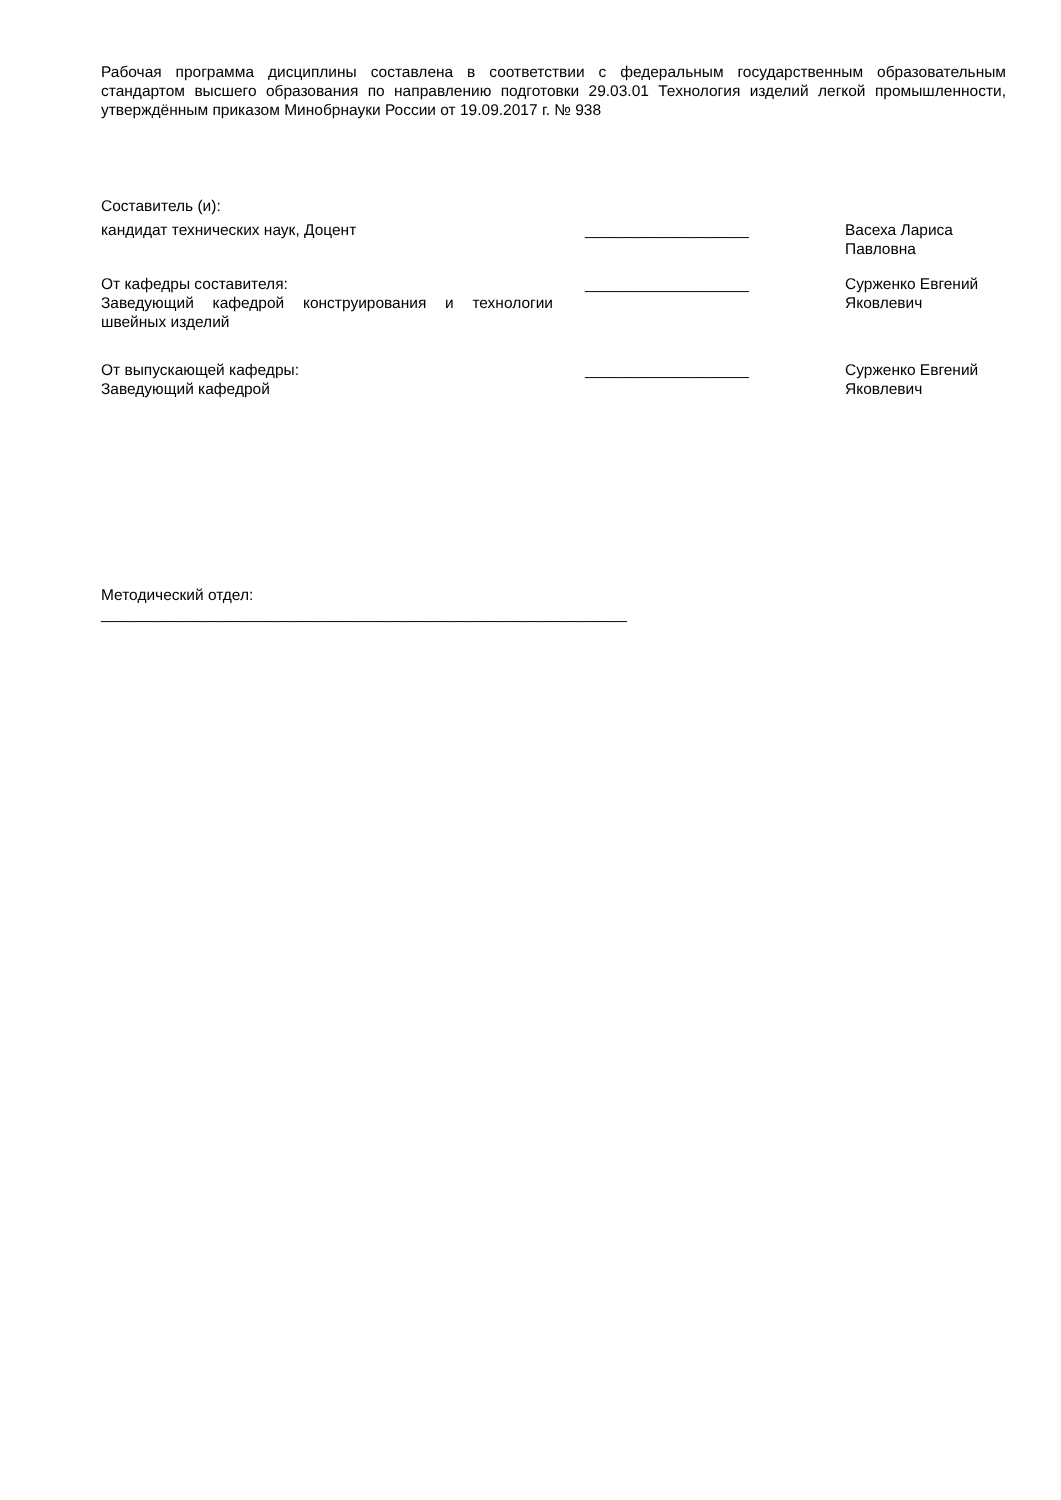Рабочая программа дисциплины составлена в соответствии с федеральным государственным образовательным стандартом высшего образования по направлению подготовки 29.03.01 Технология изделий легкой промышленности, утверждённым приказом Минобрнауки России от 19.09.2017 г. № 938
Составитель (и):
кандидат технических наук, Доцент ___________________ Васеха Лариса Павловна
От кафедры составителя:
Заведующий кафедрой конструирования и технологии швейных изделий
___________________ Сурженко Евгений Яковлевич
От выпускающей кафедры:
Заведующий кафедрой
___________________ Сурженко Евгений Яковлевич
Методический отдел:
_____________________________________________________________